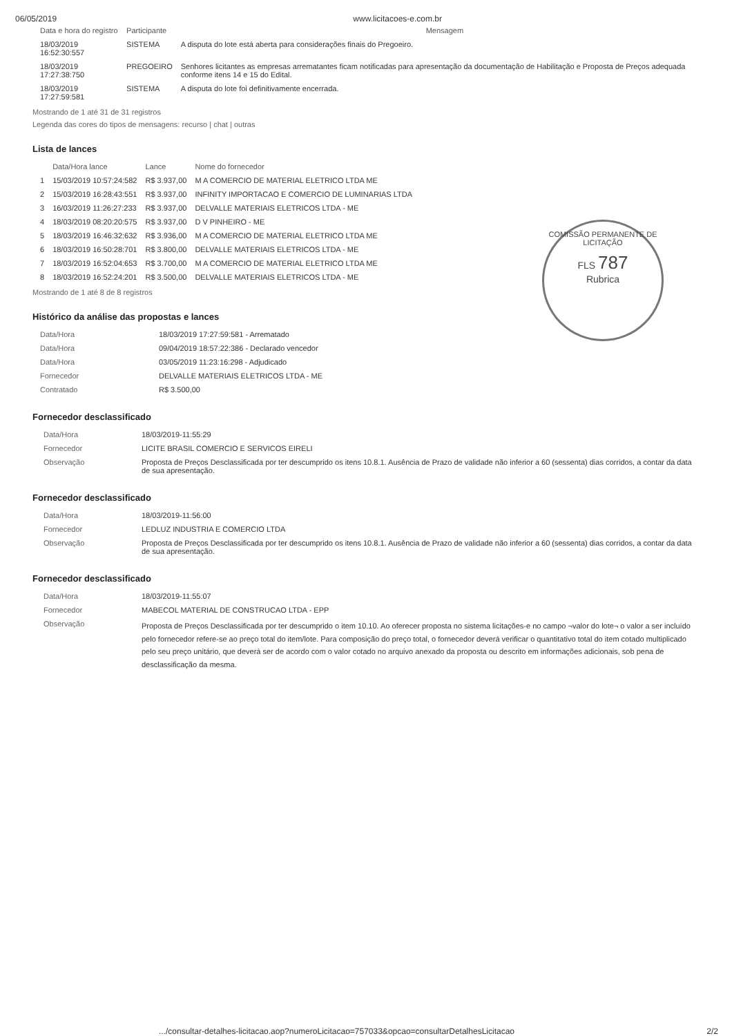06/05/2019 www.licitacoes-e.com.br
| Data e hora do registro | Participante | Mensagem |
| --- | --- | --- |
| 18/03/2019 16:52:30:557 | SISTEMA | A disputa do lote está aberta para considerações finais do Pregoeiro. |
| 18/03/2019 17:27:38:750 | PREGOEIRO | Senhores licitantes as empresas arrematantes ficam notificadas para apresentação da documentação de Habilitação e Proposta de Preços adequada conforme itens 14 e 15 do Edital. |
| 18/03/2019 17:27:59:581 | SISTEMA | A disputa do lote foi definitivamente encerrada. |
Mostrando de 1 até 31 de 31 registros
Legenda das cores do tipos de mensagens: recurso | chat | outras
Lista de lances
| | Data/Hora lance | Lance | Nome do fornecedor |
| --- | --- | --- | --- |
| 1 | 15/03/2019 10:57:24:582 | R$ 3.937,00 | M A COMERCIO DE MATERIAL ELETRICO LTDA ME |
| 2 | 15/03/2019 16:28:43:551 | R$ 3.937,00 | INFINITY IMPORTACAO E COMERCIO DE LUMINARIAS LTDA |
| 3 | 16/03/2019 11:26:27:233 | R$ 3.937,00 | DELVALLE MATERIAIS ELETRICOS LTDA - ME |
| 4 | 18/03/2019 08:20:20:575 | R$ 3.937,00 | D V PINHEIRO - ME |
| 5 | 18/03/2019 16:46:32:632 | R$ 3.936,00 | M A COMERCIO DE MATERIAL ELETRICO LTDA ME |
| 6 | 18/03/2019 16:50:28:701 | R$ 3.800,00 | DELVALLE MATERIAIS ELETRICOS LTDA - ME |
| 7 | 18/03/2019 16:52:04:653 | R$ 3.700,00 | M A COMERCIO DE MATERIAL ELETRICO LTDA ME |
| 8 | 18/03/2019 16:52:24:201 | R$ 3.500,00 | DELVALLE MATERIAIS ELETRICOS LTDA - ME |
COMISSÃO PERMANENTE DE LICITAÇÃO
FLS 787
Rubrica
Mostrando de 1 até 8 de 8 registros
Histórico da análise das propostas e lances
| Data/Hora | 18/03/2019 17:27:59:581 - Arrematado |
| Data/Hora | 09/04/2019 18:57:22:386 - Declarado vencedor |
| Data/Hora | 03/05/2019 11:23:16:298 - Adjudicado |
| Fornecedor | DELVALLE MATERIAIS ELETRICOS LTDA - ME |
| Contratado | R$ 3.500,00 |
Fornecedor desclassificado
| Data/Hora | 18/03/2019-11:55:29 |
| Fornecedor | LICITE BRASIL COMERCIO E SERVICOS EIRELI |
| Observação | Proposta de Preços Desclassificada por ter descumprido os itens 10.8.1. Ausência de Prazo de validade não inferior a 60 (sessenta) dias corridos, a contar da data de sua apresentação. |
Fornecedor desclassificado
| Data/Hora | 18/03/2019-11:56:00 |
| Fornecedor | LEDLUZ INDUSTRIA E COMERCIO LTDA |
| Observação | Proposta de Preços Desclassificada por ter descumprido os itens 10.8.1. Ausência de Prazo de validade não inferior a 60 (sessenta) dias corridos, a contar da data de sua apresentação. |
Fornecedor desclassificado
| Data/Hora | 18/03/2019-11:55:07 |
| Fornecedor | MABECOL MATERIAL DE CONSTRUCAO LTDA - EPP |
| Observação | Proposta de Preços Desclassificada por ter descumprido o item 10.10. Ao oferecer proposta no sistema licitações-e no campo ¬valor do lote¬ o valor a ser incluído pelo fornecedor refere-se ao preço total do item/lote. Para composição do preço total, o fornecedor deverá verificar o quantitativo total do item cotado multiplicado pelo seu preço unitário, que deverá ser de acordo com o valor cotado no arquivo anexado da proposta ou descrito em informações adicionais, sob pena de desclassificação da mesma. |
.../consultar-detalhes-licitacao.aop?numeroLicitacao=757033&opcao=consultarDetalhesLicitacao 2/2